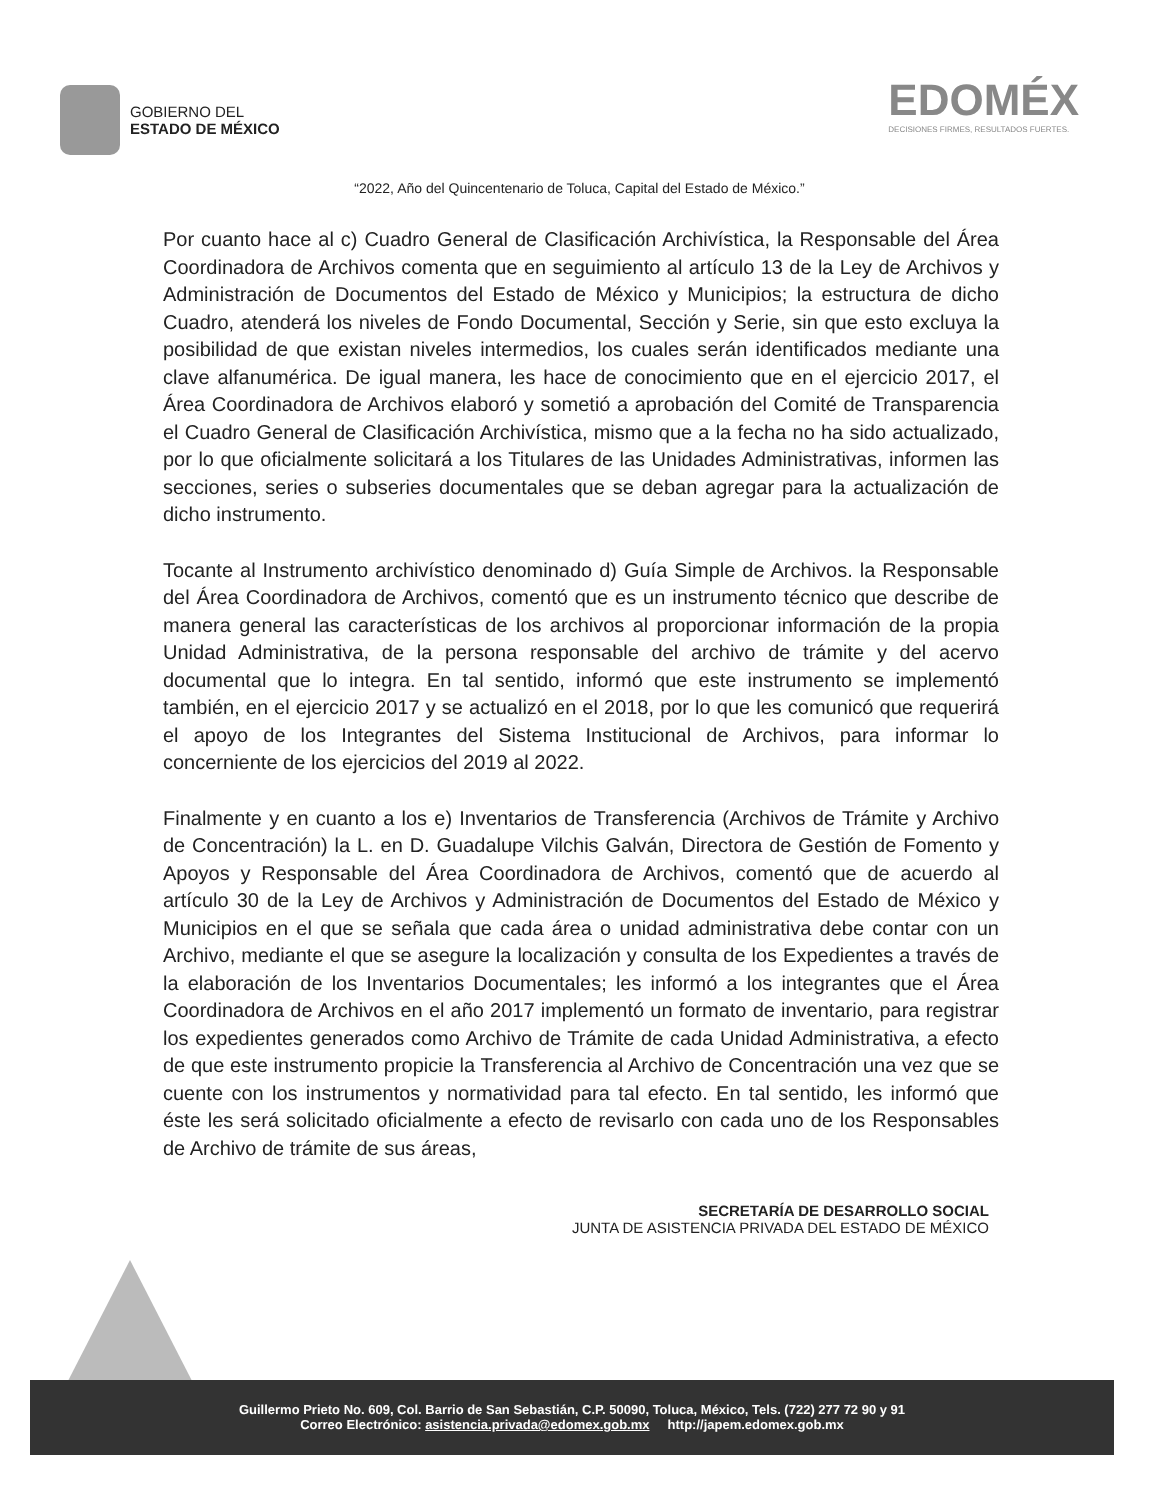GOBIERNO DEL
ESTADO DE MÉXICO
EDOMÉX
DECISIONES FIRMES, RESULTADOS FUERTES.
“2022, Año del Quincentenario de Toluca, Capital del Estado de México.”
Por cuanto hace al c) Cuadro General de Clasificación Archivística, la Responsable del Área Coordinadora de Archivos comenta que en seguimiento al artículo 13 de la Ley de Archivos y Administración de Documentos del Estado de México y Municipios; la estructura de dicho Cuadro, atenderá los niveles de Fondo Documental, Sección y Serie, sin que esto excluya la posibilidad de que existan niveles intermedios, los cuales serán identificados mediante una clave alfanumérica. De igual manera, les hace de conocimiento que en el ejercicio 2017, el Área Coordinadora de Archivos elaboró y sometió a aprobación del Comité de Transparencia el Cuadro General de Clasificación Archivística, mismo que a la fecha no ha sido actualizado, por lo que oficialmente solicitará a los Titulares de las Unidades Administrativas, informen las secciones, series o subseries documentales que se deban agregar para la actualización de dicho instrumento.
Tocante al Instrumento archivístico denominado d) Guía Simple de Archivos. la Responsable del Área Coordinadora de Archivos, comentó que es un instrumento técnico que describe de manera general las características de los archivos al proporcionar información de la propia Unidad Administrativa, de la persona responsable del archivo de trámite y del acervo documental que lo integra. En tal sentido, informó que este instrumento se implementó también, en el ejercicio 2017 y se actualizó en el 2018, por lo que les comunicó que requerirá el apoyo de los Integrantes del Sistema Institucional de Archivos, para informar lo concerniente de los ejercicios del 2019 al 2022.
Finalmente y en cuanto a los e) Inventarios de Transferencia (Archivos de Trámite y Archivo de Concentración) la L. en D. Guadalupe Vilchis Galván, Directora de Gestión de Fomento y Apoyos y Responsable del Área Coordinadora de Archivos, comentó que de acuerdo al artículo 30 de la Ley de Archivos y Administración de Documentos del Estado de México y Municipios en el que se señala que cada área o unidad administrativa debe contar con un Archivo, mediante el que se asegure la localización y consulta de los Expedientes a través de la elaboración de los Inventarios Documentales; les informó a los integrantes que el Área Coordinadora de Archivos en el año 2017 implementó un formato de inventario, para registrar los expedientes generados como Archivo de Trámite de cada Unidad Administrativa, a efecto de que este instrumento propicie la Transferencia al Archivo de Concentración una vez que se cuente con los instrumentos y normatividad para tal efecto. En tal sentido, les informó que éste les será solicitado oficialmente a efecto de revisarlo con cada uno de los Responsables de Archivo de trámite de sus áreas,
SECRETARÍA DE DESARROLLO SOCIAL
JUNTA DE ASISTENCIA PRIVADA DEL ESTADO DE MÉXICO
Guillermo Prieto No. 609, Col. Barrio de San Sebastián, C.P. 50090, Toluca, México, Tels. (722) 277 72 90 y 91
Correo Electrónico: asistencia.privada@edomex.gob.mx http://japem.edomex.gob.mx